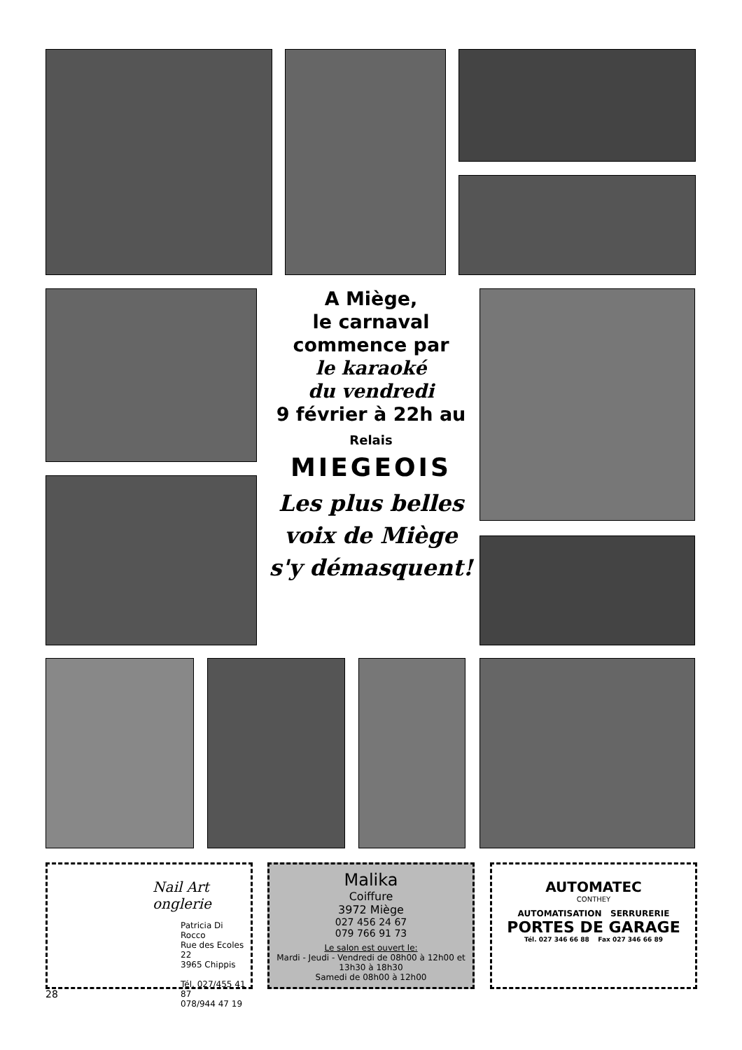A Miège,
le carnaval
commence par
le karaoké
du vendredi
9 février à 22h au
Relais
MIEGEOIS
Les plus belles
voix de Miège
s'y démasquent!
Nail Art
onglerie
Patricia Di Rocco
Rue des Ecoles 22
3965 Chippis
Tél. 027/455 41 87
078/944 47 19
Malika
Coiffure
3972 Miège
027 456 24 67
079 766 91 73
Le salon est ouvert le:
Mardi - Jeudi - Vendredi de 08h00 à 12h00 et 13h30 à 18h30
Samedi de 08h00 à 12h00
AUTOMATEC
CONTHEY
AUTOMATISATION SERRURERIE
PORTES DE GARAGE
Tél. 027 346 66 88 Fax 027 346 66 89
28